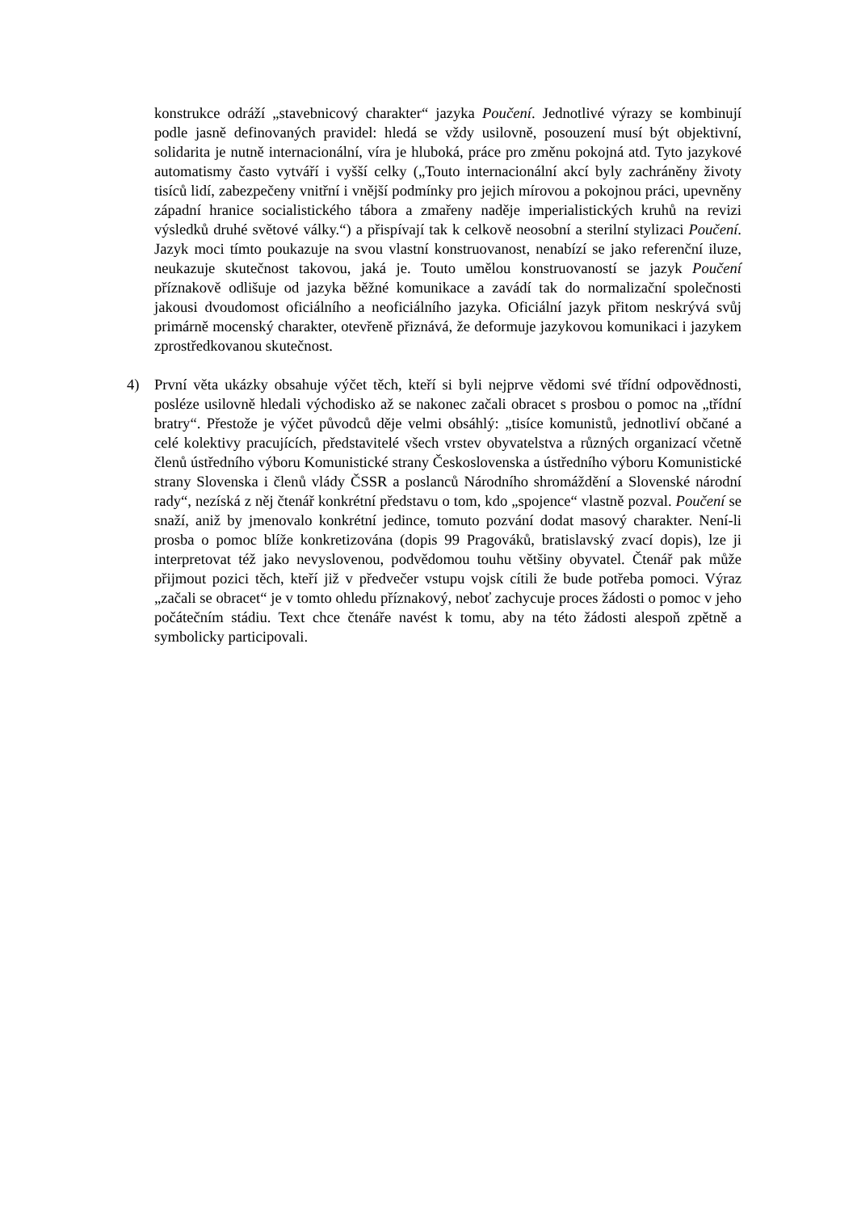konstrukce odráží „stavebnicový charakter“ jazyka Poučení. Jednotlivé výrazy se kombinují podle jasně definovaných pravidel: hledá se vždy usilovně, posouzení musí být objektivní, solidarita je nutně internacionální, víra je hluboká, práce pro změnu pokojná atd. Tyto jazykové automatismy často vytváří i vyšší celky („Touto internacionální akcí byly zachráněny životy tisíců lidí, zabezpečeny vnitřní i vnější podmínky pro jejich mírovou a pokojnou práci, upevněny západní hranice socialistického tábora a zmařeny naděje imperialistických kruhů na revizi výsledků druhé světové války.“) a přispívají tak k celkově neosobní a sterilní stylizaci Poučení. Jazyk moci tímto poukazuje na svou vlastní konstruovanost, nenabízí se jako referenční iluze, neukazuje skutečnost takovou, jaká je. Touto umělou konstruovaností se jazyk Poučení příznakově odlišuje od jazyka běžné komunikace a zavádí tak do normalizační společnosti jakousi dvoudomost oficiálního a neoficiálního jazyka. Oficiální jazyk přitom neskrývá svůj primárně mocenský charakter, otevřeně přiznává, že deformuje jazykovou komunikaci i jazykem zprostředkovanou skutečnost.
4) První věta ukázky obsahuje výčet těch, kteří si byli nejprve vědomi své třídní odpovědnosti, posléze usilovně hledali východisko až se nakonec začali obracet s prosbou o pomoc na „třídní bratry“. Přestože je výčet původců děje velmi obsáhlý: „tisíce komunistů, jednotliví občané a celé kolektivy pracujících, představitelé všech vrstev obyvatelstva a různých organizací včetně členů ústředního výboru Komunistické strany Československa a ústředního výboru Komunistické strany Slovenska i členů vlády ČSSR a poslanců Národního shromáždění a Slovenské národní rady“, nezíská z něj čtenář konkrétní představu o tom, kdo „spojence“ vlastně pozval. Poučení se snaží, aniž by jmenovalo konkrétní jedince, tomuto pozvání dodat masový charakter. Není-li prosba o pomoc blíže konkretizována (dopis 99 Pragováků, bratislavský zvací dopis), lze ji interpretovat též jako nevyslovenou, podvědomou touhu většiny obyvatel. Čtenář pak může přijmout pozici těch, kteří již v předvečer vstupu vojsk cítili že bude potřeba pomoci. Výraz „začali se obracet“ je v tomto ohledu příznakový, neboť zachycuje proces žádosti o pomoc v jeho počátečním stádiu. Text chce čtenáře navést k tomu, aby na této žádosti alespoň zpětně a symbolicky participovali.